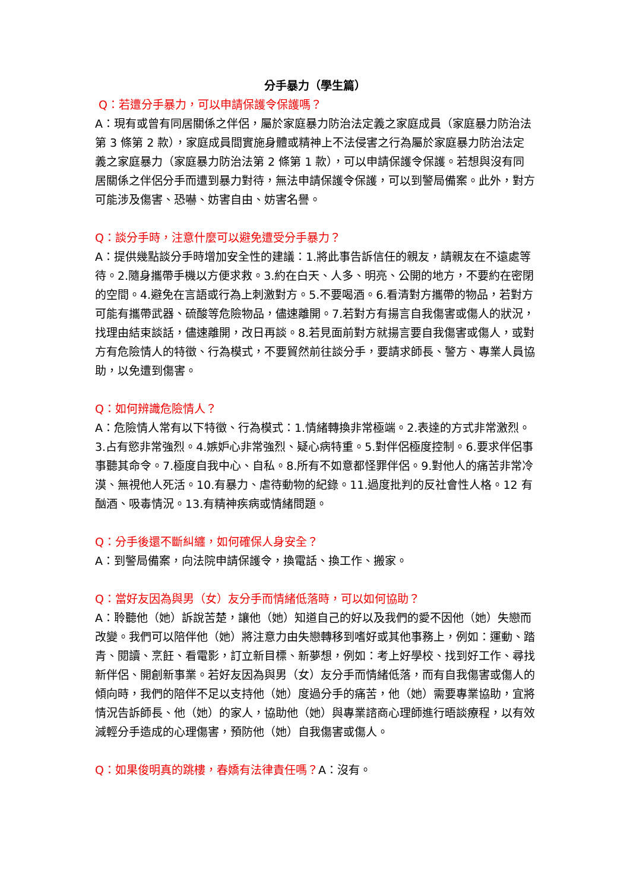分手暴力（學生篇）
Q：若遭分手暴力，可以申請保護令保護嗎？
A：現有或曾有同居關係之伴侶，屬於家庭暴力防治法定義之家庭成員（家庭暴力防治法第 3 條第 2 款），家庭成員間實施身體或精神上不法侵害之行為屬於家庭暴力防治法定義之家庭暴力（家庭暴力防治法第 2 條第 1 款），可以申請保護令保護。若想與沒有同居關係之伴侶分手而遭到暴力對待，無法申請保護令保護，可以到警局備案。此外，對方可能涉及傷害、恐嚇、妨害自由、妨害名譽。
Q：談分手時，注意什麼可以避免遭受分手暴力？
A：提供幾點談分手時增加安全性的建議：1.將此事告訴信任的親友，請親友在不遠處等待。2.隨身攜帶手機以方便求救。3.約在白天、人多、明亮、公開的地方，不要約在密閉的空間。4.避免在言語或行為上刺激對方。5.不要喝酒。6.看清對方攜帶的物品，若對方可能有攜帶武器、硫酸等危險物品，儘速離開。7.若對方有揚言自我傷害或傷人的狀況，找理由結束談話，儘速離開，改日再談。8.若見面前對方就揚言要自我傷害或傷人，或對方有危險情人的特徵、行為模式，不要貿然前往談分手，要請求師長、警方、專業人員協助，以免遭到傷害。
Q：如何辨識危險情人？
A：危險情人常有以下特徵、行為模式：1.情緒轉換非常極端。2.表達的方式非常激烈。3.占有慾非常強烈。4.嫉妒心非常強烈、疑心病特重。5.對伴侶極度控制。6.要求伴侶事事聽其命令。7.極度自我中心、自私。8.所有不如意都怪罪伴侶。9.對他人的痛苦非常冷漠、無視他人死活。10.有暴力、虐待動物的紀錄。11.過度批判的反社會性人格。12 有酗酒、吸毒情況。13.有精神疾病或情緒問題。
Q：分手後還不斷糾纏，如何確保人身安全？
A：到警局備案，向法院申請保護令，換電話、換工作、搬家。
Q：當好友因為與男（女）友分手而情緒低落時，可以如何協助？
A：聆聽他（她）訴說苦楚，讓他（她）知道自己的好以及我們的愛不因他（她）失戀而改變。我們可以陪伴他（她）將注意力由失戀轉移到嗜好或其他事務上，例如：運動、踏青、閱讀、烹飪、看電影，訂立新目標、新夢想，例如：考上好學校、找到好工作、尋找新伴侶、開創新事業。若好友因為與男（女）友分手而情緒低落，而有自我傷害或傷人的傾向時，我們的陪伴不足以支持他（她）度過分手的痛苦，他（她）需要專業協助，宜將情況告訴師長、他（她）的家人，協助他（她）與專業諮商心理師進行晤談療程，以有效減輕分手造成的心理傷害，預防他（她）自我傷害或傷人。
Q：如果俊明真的跳樓，春嬌有法律責任嗎？A：沒有。